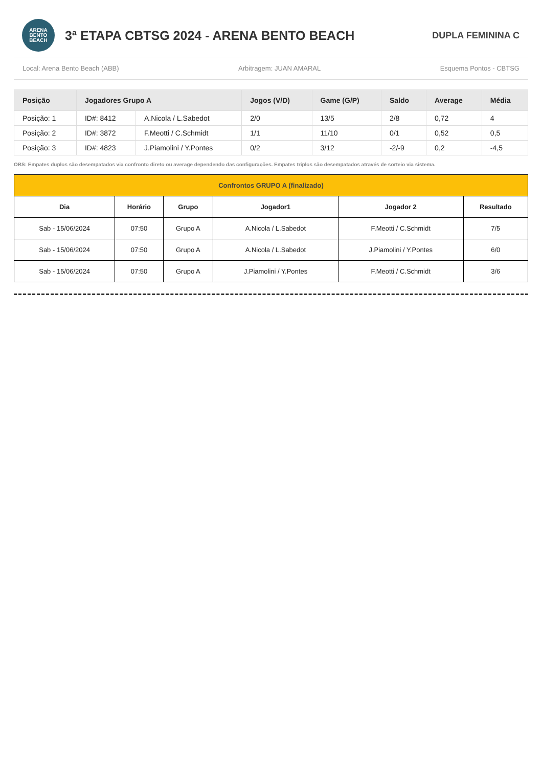ARENA
BENTO
BEACH
3ª ETAPA CBTSG 2024 - ARENA BENTO BEACH
DUPLA FEMININA C
Local: Arena Bento Beach (ABB) Arbitragem: JUAN AMARAL Esquema Pontos - CBTSG
| Posição | Jogadores Grupo A | | Jogos (V/D) | Game (G/P) | Saldo | Average | Média |
| --- | --- | --- | --- | --- | --- | --- | --- |
| Posição: 1 | ID#: 8412 | A.Nicola / L.Sabedot | 2/0 | 13/5 | 2/8 | 0,72 | 4 |
| Posição: 2 | ID#: 3872 | F.Meotti / C.Schmidt | 1/1 | 11/10 | 0/1 | 0,52 | 0,5 |
| Posição: 3 | ID#: 4823 | J.Piamolini / Y.Pontes | 0/2 | 3/12 | -2/-9 | 0,2 | -4,5 |
OBS: Empates duplos são desempatados via confronto direto ou average dependendo das configurações. Empates triplos são desempatados através de sorteio via sistema.
| Confrontos GRUPO A (finalizado) | | | | | |
| --- | --- | --- | --- | --- | --- |
| Dia | Horário | Grupo | Jogador1 | Jogador 2 | Resultado |
| Sab - 15/06/2024 | 07:50 | Grupo A | A.Nicola / L.Sabedot | F.Meotti / C.Schmidt | 7/5 |
| Sab - 15/06/2024 | 07:50 | Grupo A | A.Nicola / L.Sabedot | J.Piamolini / Y.Pontes | 6/0 |
| Sab - 15/06/2024 | 07:50 | Grupo A | J.Piamolini / Y.Pontes | F.Meotti / C.Schmidt | 3/6 |